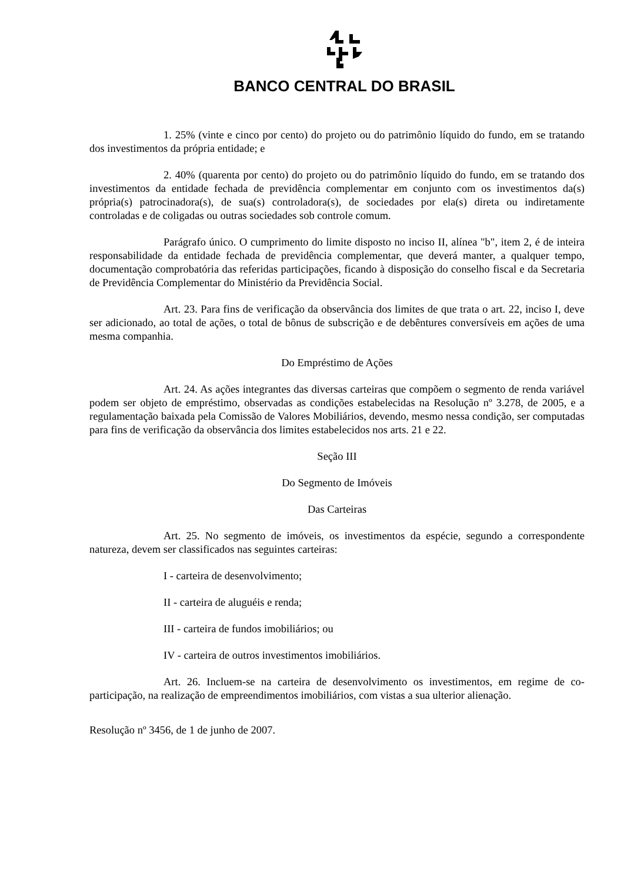BANCO CENTRAL DO BRASIL
1. 25% (vinte e cinco por cento) do projeto ou do patrimônio líquido do fundo, em se tratando dos investimentos da própria entidade; e
2. 40% (quarenta por cento) do projeto ou do patrimônio líquido do fundo, em se tratando dos investimentos da entidade fechada de previdência complementar em conjunto com os investimentos da(s) própria(s) patrocinadora(s), de sua(s) controladora(s), de sociedades por ela(s) direta ou indiretamente controladas e de coligadas ou outras sociedades sob controle comum.
Parágrafo único. O cumprimento do limite disposto no inciso II, alínea "b", item 2, é de inteira responsabilidade da entidade fechada de previdência complementar, que deverá manter, a qualquer tempo, documentação comprobatória das referidas participações, ficando à disposição do conselho fiscal e da Secretaria de Previdência Complementar do Ministério da Previdência Social.
Art. 23. Para fins de verificação da observância dos limites de que trata o art. 22, inciso I, deve ser adicionado, ao total de ações, o total de bônus de subscrição e de debêntures conversíveis em ações de uma mesma companhia.
Do Empréstimo de Ações
Art. 24. As ações integrantes das diversas carteiras que compõem o segmento de renda variável podem ser objeto de empréstimo, observadas as condições estabelecidas na Resolução nº 3.278, de 2005, e a regulamentação baixada pela Comissão de Valores Mobiliários, devendo, mesmo nessa condição, ser computadas para fins de verificação da observância dos limites estabelecidos nos arts. 21 e 22.
Seção III
Do Segmento de Imóveis
Das Carteiras
Art. 25. No segmento de imóveis, os investimentos da espécie, segundo a correspondente natureza, devem ser classificados nas seguintes carteiras:
I - carteira de desenvolvimento;
II - carteira de aluguéis e renda;
III - carteira de fundos imobiliários; ou
IV - carteira de outros investimentos imobiliários.
Art. 26. Incluem-se na carteira de desenvolvimento os investimentos, em regime de co-participação, na realização de empreendimentos imobiliários, com vistas a sua ulterior alienação.
Resolução nº 3456, de 1 de junho de 2007.